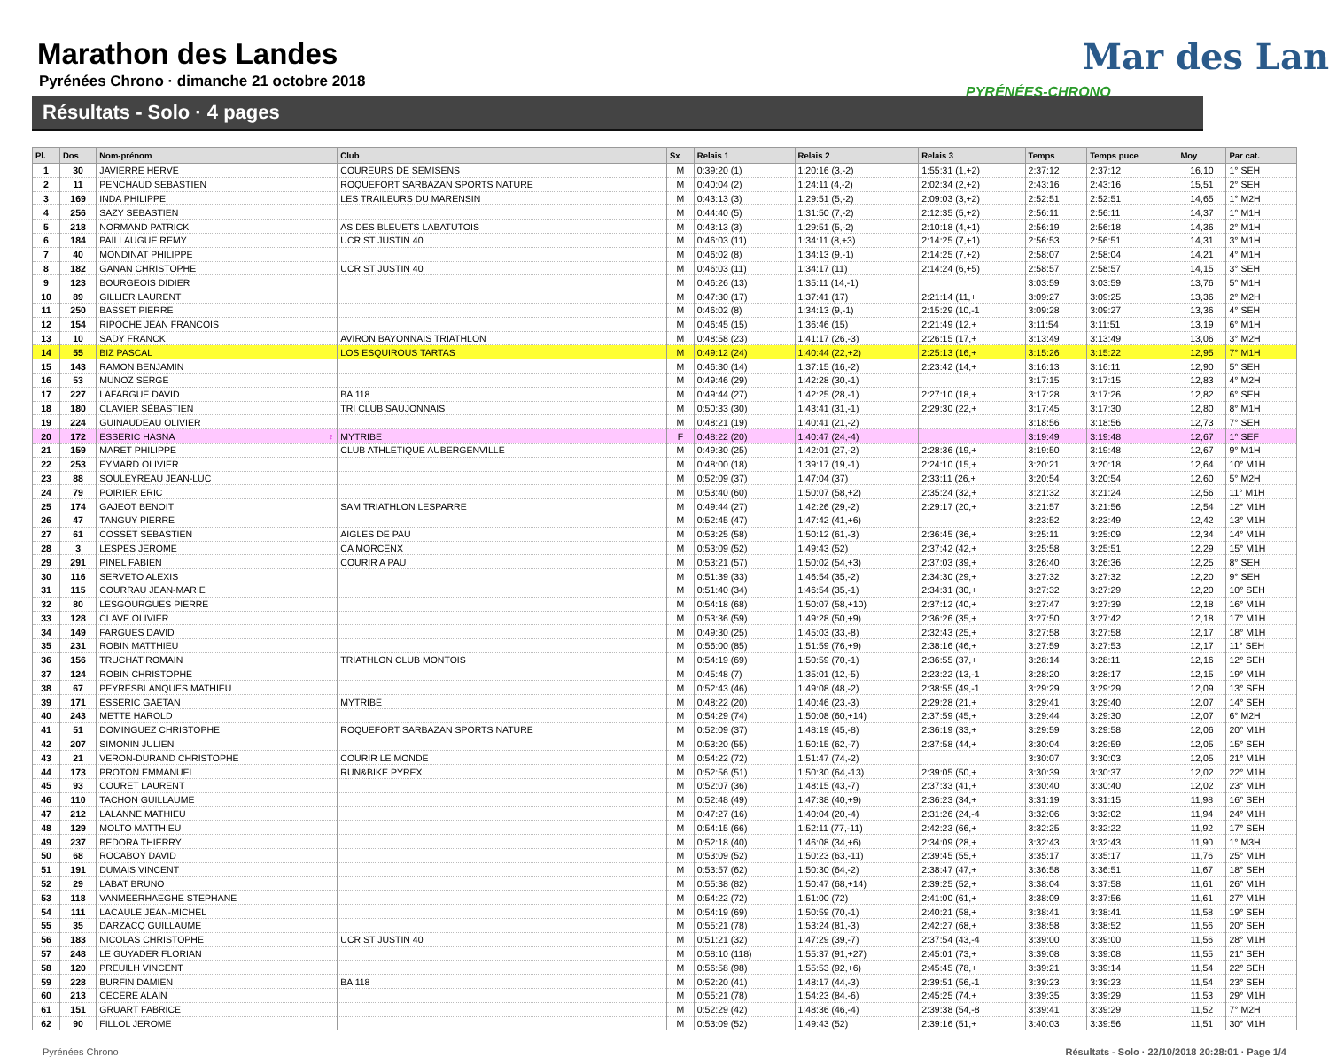Mar des Lan
PYRÉNÉES-CHRONO
Marathon des Landes
Pyrénées Chrono · dimanche 21 octobre 2018
Résultats - Solo · 4 pages
| Pl. | Dos | Nom-prénom | Club | Sx | Relais 1 | Relais 2 | Relais 3 | Temps | Temps puce | Moy | Par cat. |
| --- | --- | --- | --- | --- | --- | --- | --- | --- | --- | --- | --- |
| 1 | 30 | JAVIERRE HERVE | COUREURS DE SEMISENS | M | 0:39:20 (1) | 1:20:16 (3,-2) | 1:55:31 (1,+2) | 2:37:12 | 2:37:12 | 16,10 | 1° SEH |
| 2 | 11 | PENCHAUD SEBASTIEN | ROQUEFORT SARBAZAN SPORTS NATURE | M | 0:40:04 (2) | 1:24:11 (4,-2) | 2:02:34 (2,+2) | 2:43:16 | 2:43:16 | 15,51 | 2° SEH |
| 3 | 169 | INDA PHILIPPE | LES TRAILEURS DU MARENSIN | M | 0:43:13 (3) | 1:29:51 (5,-2) | 2:09:03 (3,+2) | 2:52:51 | 2:52:51 | 14,65 | 1° M2H |
| 4 | 256 | SAZY SEBASTIEN | | M | 0:44:40 (5) | 1:31:50 (7,-2) | 2:12:35 (5,+2) | 2:56:11 | 2:56:11 | 14,37 | 1° M1H |
| 5 | 218 | NORMAND PATRICK | AS DES BLEUETS LABATUTOIS | M | 0:43:13 (3) | 1:29:51 (5,-2) | 2:10:18 (4,+1) | 2:56:19 | 2:56:18 | 14,36 | 2° M1H |
| 6 | 184 | PAILLAUGUE REMY | UCR ST JUSTIN 40 | M | 0:46:03 (11) | 1:34:11 (8,+3) | 2:14:25 (7,+1) | 2:56:53 | 2:56:51 | 14,31 | 3° M1H |
| 7 | 40 | MONDINAT PHILIPPE | | M | 0:46:02 (8) | 1:34:13 (9,-1) | 2:14:25 (7,+2) | 2:58:07 | 2:58:04 | 14,21 | 4° M1H |
| 8 | 182 | GANAN CHRISTOPHE | UCR ST JUSTIN 40 | M | 0:46:03 (11) | 1:34:17 (11) | 2:14:24 (6,+5) | 2:58:57 | 2:58:57 | 14,15 | 3° SEH |
| 9 | 123 | BOURGEOIS DIDIER | | M | 0:46:26 (13) | 1:35:11 (14,-1) | | 3:03:59 | 3:03:59 | 13,76 | 5° M1H |
| 10 | 89 | GILLIER LAURENT | | M | 0:47:30 (17) | 1:37:41 (17) | 2:21:14 (11,+ | 3:09:27 | 3:09:25 | 13,36 | 2° M2H |
| 11 | 250 | BASSET PIERRE | | M | 0:46:02 (8) | 1:34:13 (9,-1) | 2:15:29 (10,-1 | 3:09:28 | 3:09:27 | 13,36 | 4° SEH |
| 12 | 154 | RIPOCHE JEAN FRANCOIS | | M | 0:46:45 (15) | 1:36:46 (15) | 2:21:49 (12,+ | 3:11:54 | 3:11:51 | 13,19 | 6° M1H |
| 13 | 10 | SADY FRANCK | AVIRON BAYONNAIS TRIATHLON | M | 0:48:58 (23) | 1:41:17 (26,-3) | 2:26:15 (17,+ | 3:13:49 | 3:13:49 | 13,06 | 3° M2H |
| 14 | 55 | BIZ PASCAL | LOS ESQUIROUS TARTAS | M | 0:49:12 (24) | 1:40:44 (22,+2) | 2:25:13 (16,+ | 3:15:26 | 3:15:22 | 12,95 | 7° M1H |
| 15 | 143 | RAMON BENJAMIN | | M | 0:46:30 (14) | 1:37:15 (16,-2) | 2:23:42 (14,+ | 3:16:13 | 3:16:11 | 12,90 | 5° SEH |
| 16 | 53 | MUNOZ SERGE | | M | 0:49:46 (29) | 1:42:28 (30,-1) | | 3:17:15 | 3:17:15 | 12,83 | 4° M2H |
| 17 | 227 | LAFARGUE DAVID | BA 118 | M | 0:49:44 (27) | 1:42:25 (28,-1) | 2:27:10 (18,+ | 3:17:28 | 3:17:26 | 12,82 | 6° SEH |
| 18 | 180 | CLAVIER SÉBASTIEN | TRI CLUB SAUJONNAIS | M | 0:50:33 (30) | 1:43:41 (31,-1) | 2:29:30 (22,+ | 3:17:45 | 3:17:30 | 12,80 | 8° M1H |
| 19 | 224 | GUINAUDEAU OLIVIER | | M | 0:48:21 (19) | 1:40:41 (21,-2) | | 3:18:56 | 3:18:56 | 12,73 | 7° SEH |
| 20 | 172 | ESSERIC HASNA ♀ | MYTRIBE | F | 0:48:22 (20) | 1:40:47 (24,-4) | | 3:19:49 | 3:19:48 | 12,67 | 1° SEF |
| 21 | 159 | MARET PHILIPPE | CLUB ATHLETIQUE AUBERGENVILLE | M | 0:49:30 (25) | 1:42:01 (27,-2) | 2:28:36 (19,+ | 3:19:50 | 3:19:48 | 12,67 | 9° M1H |
| 22 | 253 | EYMARD OLIVIER | | M | 0:48:00 (18) | 1:39:17 (19,-1) | 2:24:10 (15,+ | 3:20:21 | 3:20:18 | 12,64 | 10° M1H |
| 23 | 88 | SOULEYREAU JEAN-LUC | | M | 0:52:09 (37) | 1:47:04 (37) | 2:33:11 (26,+ | 3:20:54 | 3:20:54 | 12,60 | 5° M2H |
| 24 | 79 | POIRIER ERIC | | M | 0:53:40 (60) | 1:50:07 (58,+2) | 2:35:24 (32,+ | 3:21:32 | 3:21:24 | 12,56 | 11° M1H |
| 25 | 174 | GAJEOT BENOIT | SAM TRIATHLON LESPARRE | M | 0:49:44 (27) | 1:42:26 (29,-2) | 2:29:17 (20,+ | 3:21:57 | 3:21:56 | 12,54 | 12° M1H |
| 26 | 47 | TANGUY PIERRE | | M | 0:52:45 (47) | 1:47:42 (41,+6) | | 3:23:52 | 3:23:49 | 12,42 | 13° M1H |
| 27 | 61 | COSSET SEBASTIEN | AIGLES DE PAU | M | 0:53:25 (58) | 1:50:12 (61,-3) | 2:36:45 (36,+ | 3:25:11 | 3:25:09 | 12,34 | 14° M1H |
| 28 | 3 | LESPES JEROME | CA MORCENX | M | 0:53:09 (52) | 1:49:43 (52) | 2:37:42 (42,+ | 3:25:58 | 3:25:51 | 12,29 | 15° M1H |
| 29 | 291 | PINEL FABIEN | COURIR A PAU | M | 0:53:21 (57) | 1:50:02 (54,+3) | 2:37:03 (39,+ | 3:26:40 | 3:26:36 | 12,25 | 8° SEH |
| 30 | 116 | SERVETO ALEXIS | | M | 0:51:39 (33) | 1:46:54 (35,-2) | 2:34:30 (29,+ | 3:27:32 | 3:27:32 | 12,20 | 9° SEH |
| 31 | 115 | COURRAU JEAN-MARIE | | M | 0:51:40 (34) | 1:46:54 (35,-1) | 2:34:31 (30,+ | 3:27:32 | 3:27:29 | 12,20 | 10° SEH |
| 32 | 80 | LESGOURGUES PIERRE | | M | 0:54:18 (68) | 1:50:07 (58,+10) | 2:37:12 (40,+ | 3:27:47 | 3:27:39 | 12,18 | 16° M1H |
| 33 | 128 | CLAVE OLIVIER | | M | 0:53:36 (59) | 1:49:28 (50,+9) | 2:36:26 (35,+ | 3:27:50 | 3:27:42 | 12,18 | 17° M1H |
| 34 | 149 | FARGUES DAVID | | M | 0:49:30 (25) | 1:45:03 (33,-8) | 2:32:43 (25,+ | 3:27:58 | 3:27:58 | 12,17 | 18° M1H |
| 35 | 231 | ROBIN MATTHIEU | | M | 0:56:00 (85) | 1:51:59 (76,+9) | 2:38:16 (46,+ | 3:27:59 | 3:27:53 | 12,17 | 11° SEH |
| 36 | 156 | TRUCHAT ROMAIN | TRIATHLON CLUB MONTOIS | M | 0:54:19 (69) | 1:50:59 (70,-1) | 2:36:55 (37,+ | 3:28:14 | 3:28:11 | 12,16 | 12° SEH |
| 37 | 124 | ROBIN CHRISTOPHE | | M | 0:45:48 (7) | 1:35:01 (12,-5) | 2:23:22 (13,-1 | 3:28:20 | 3:28:17 | 12,15 | 19° M1H |
| 38 | 67 | PEYRESBLANQUES MATHIEU | | M | 0:52:43 (46) | 1:49:08 (48,-2) | 2:38:55 (49,-1 | 3:29:29 | 3:29:29 | 12,09 | 13° SEH |
| 39 | 171 | ESSERIC GAETAN | MYTRIBE | M | 0:48:22 (20) | 1:40:46 (23,-3) | 2:29:28 (21,+ | 3:29:41 | 3:29:40 | 12,07 | 14° SEH |
| 40 | 243 | METTE HAROLD | | M | 0:54:29 (74) | 1:50:08 (60,+14) | 2:37:59 (45,+ | 3:29:44 | 3:29:30 | 12,07 | 6° M2H |
| 41 | 51 | DOMINGUEZ CHRISTOPHE | ROQUEFORT SARBAZAN SPORTS NATURE | M | 0:52:09 (37) | 1:48:19 (45,-8) | 2:36:19 (33,+ | 3:29:59 | 3:29:58 | 12,06 | 20° M1H |
| 42 | 207 | SIMONIN JULIEN | | M | 0:53:20 (55) | 1:50:15 (62,-7) | 2:37:58 (44,+ | 3:30:04 | 3:29:59 | 12,05 | 15° SEH |
| 43 | 21 | VERON-DURAND CHRISTOPHE | COURIR LE MONDE | M | 0:54:22 (72) | 1:51:47 (74,-2) | | 3:30:07 | 3:30:03 | 12,05 | 21° M1H |
| 44 | 173 | PROTON EMMANUEL | RUN&BIKE PYREX | M | 0:52:56 (51) | 1:50:30 (64,-13) | 2:39:05 (50,+ | 3:30:39 | 3:30:37 | 12,02 | 22° M1H |
| 45 | 93 | COURET LAURENT | | M | 0:52:07 (36) | 1:48:15 (43,-7) | 2:37:33 (41,+ | 3:30:40 | 3:30:40 | 12,02 | 23° M1H |
| 46 | 110 | TACHON GUILLAUME | | M | 0:52:48 (49) | 1:47:38 (40,+9) | 2:36:23 (34,+ | 3:31:19 | 3:31:15 | 11,98 | 16° SEH |
| 47 | 212 | LALANNE MATHIEU | | M | 0:47:27 (16) | 1:40:04 (20,-4) | 2:31:26 (24,-4 | 3:32:06 | 3:32:02 | 11,94 | 24° M1H |
| 48 | 129 | MOLTO MATTHIEU | | M | 0:54:15 (66) | 1:52:11 (77,-11) | 2:42:23 (66,+ | 3:32:25 | 3:32:22 | 11,92 | 17° SEH |
| 49 | 237 | BEDORA THIERRY | | M | 0:52:18 (40) | 1:46:08 (34,+6) | 2:34:09 (28,+ | 3:32:43 | 3:32:43 | 11,90 | 1° M3H |
| 50 | 68 | ROCABOY DAVID | | M | 0:53:09 (52) | 1:50:23 (63,-11) | 2:39:45 (55,+ | 3:35:17 | 3:35:17 | 11,76 | 25° M1H |
| 51 | 191 | DUMAIS VINCENT | | M | 0:53:57 (62) | 1:50:30 (64,-2) | 2:38:47 (47,+ | 3:36:58 | 3:36:51 | 11,67 | 18° SEH |
| 52 | 29 | LABAT BRUNO | | M | 0:55:38 (82) | 1:50:47 (68,+14) | 2:39:25 (52,+ | 3:38:04 | 3:37:58 | 11,61 | 26° M1H |
| 53 | 118 | VANMEERHAEGHE STEPHANE | | M | 0:54:22 (72) | 1:51:00 (72) | 2:41:00 (61,+ | 3:38:09 | 3:37:56 | 11,61 | 27° M1H |
| 54 | 111 | LACAULE JEAN-MICHEL | | M | 0:54:19 (69) | 1:50:59 (70,-1) | 2:40:21 (58,+ | 3:38:41 | 3:38:41 | 11,58 | 19° SEH |
| 55 | 35 | DARZACQ GUILLAUME | | M | 0:55:21 (78) | 1:53:24 (81,-3) | 2:42:27 (68,+ | 3:38:58 | 3:38:52 | 11,56 | 20° SEH |
| 56 | 183 | NICOLAS CHRISTOPHE | UCR ST JUSTIN 40 | M | 0:51:21 (32) | 1:47:29 (39,-7) | 2:37:54 (43,-4 | 3:39:00 | 3:39:00 | 11,56 | 28° M1H |
| 57 | 248 | LE GUYADER FLORIAN | | M | 0:58:10 (118) | 1:55:37 (91,+27) | 2:45:01 (73,+ | 3:39:08 | 3:39:08 | 11,55 | 21° SEH |
| 58 | 120 | PREUILH VINCENT | | M | 0:56:58 (98) | 1:55:53 (92,+6) | 2:45:45 (78,+ | 3:39:21 | 3:39:14 | 11,54 | 22° SEH |
| 59 | 228 | BURFIN DAMIEN | BA 118 | M | 0:52:20 (41) | 1:48:17 (44,-3) | 2:39:51 (56,-1 | 3:39:23 | 3:39:23 | 11,54 | 23° SEH |
| 60 | 213 | CECERE ALAIN | | M | 0:55:21 (78) | 1:54:23 (84,-6) | 2:45:25 (74,+ | 3:39:35 | 3:39:29 | 11,53 | 29° M1H |
| 61 | 151 | GRUART FABRICE | | M | 0:52:29 (42) | 1:48:36 (46,-4) | 2:39:38 (54,-8 | 3:39:41 | 3:39:29 | 11,52 | 7° M2H |
| 62 | 90 | FILLOL JEROME | | M | 0:53:09 (52) | 1:49:43 (52) | 2:39:16 (51,+ | 3:40:03 | 3:39:56 | 11,51 | 30° M1H |
Pyrénées Chrono Résultats - Solo · 22/10/2018 20:28:01 · Page 1/4